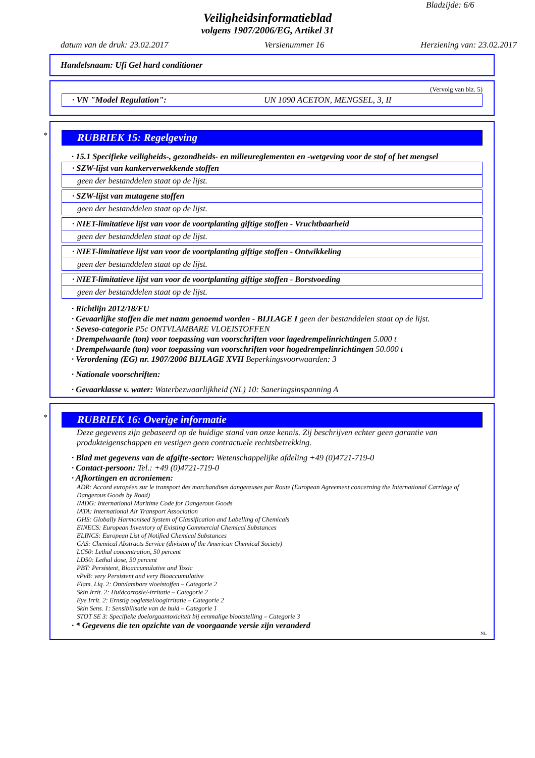Bladzijde: 6/6
Veiligheidsinformatieblad
volgens 1907/2006/EG, Artikel 31
datum van de druk: 23.02.2017 Versienummer 16 Herziening van: 23.02.2017
Handelsnaam: Ufi Gel hard conditioner
(Vervolg van blz. 5)
· VN "Model Regulation": UN 1090 ACETON, MENGSEL, 3, II
*
RUBRIEK 15: Regelgeving
· 15.1 Specifieke veiligheids-, gezondheids- en milieureglementen en -wetgeving voor de stof of het mengsel
· SZW-lijst van kankerverwekkende stoffen
geen der bestanddelen staat op de lijst.
· SZW-lijst van mutagene stoffen
geen der bestanddelen staat op de lijst.
· NIET-limitatieve lijst van voor de voortplanting giftige stoffen - Vruchtbaarheid
geen der bestanddelen staat op de lijst.
· NIET-limitatieve lijst van voor de voortplanting giftige stoffen - Ontwikkeling
geen der bestanddelen staat op de lijst.
· NIET-limitatieve lijst van voor de voortplanting giftige stoffen - Borstvoeding
geen der bestanddelen staat op de lijst.
· Richtlijn 2012/18/EU
· Gevaarlijke stoffen die met naam genoemd worden - BIJLAGE I geen der bestanddelen staat op de lijst.
· Seveso-categorie P5c ONTVLAMBARE VLOEISTOFFEN
· Drempelwaarde (ton) voor toepassing van voorschriften voor lagedrempelinrichtingen 5.000 t
· Drempelwaarde (ton) voor toepassing van voorschriften voor hogedrempelinrichtingen 50.000 t
· Verordening (EG) nr. 1907/2006 BIJLAGE XVII Beperkingsvoorwaarden: 3
· Nationale voorschriften:
· Gevaarklasse v. water: Waterbezwaarlijkheid (NL) 10: Saneringsinspanning A
*
RUBRIEK 16: Overige informatie
Deze gegevens zijn gebaseerd op de huidige stand van onze kennis. Zij beschrijven echter geen garantie van produkteigenschappen en vestigen geen contractuele rechtsbetrekking.
· Blad met gegevens van de afgifte-sector: Wetenschappelijke afdeling +49 (0)4721-719-0
· Contact-persoon: Tel.: +49 (0)4721-719-0
· Afkortingen en acroniemen:
ADR: Accord européen sur le transport des marchandises dangereuses par Route (European Agreement concerning the International Carriage of Dangerous Goods by Road)
IMDG: International Maritime Code for Dangerous Goods
IATA: International Air Transport Association
GHS: Globally Harmonised System of Classification and Labelling of Chemicals
EINECS: European Inventory of Existing Commercial Chemical Substances
ELINCS: European List of Notified Chemical Substances
CAS: Chemical Abstracts Service (division of the American Chemical Society)
LC50: Lethal concentration, 50 percent
LD50: Lethal dose, 50 percent
PBT: Persistent, Bioaccumulative and Toxic
vPvB: very Persistent and very Bioaccumulative
Flam. Liq. 2: Ontvlambare vloeistoffen – Categorie 2
Skin Irrit. 2: Huidcorrosie/-irritatie – Categorie 2
Eye Irrit. 2: Ernstig oogletsel/oogirritatie – Categorie 2
Skin Sens. 1: Sensibilisatie van de huid – Categorie 1
STOT SE 3: Specifieke doelorgaantoxiciteit bij eenmalige blootstelling – Categorie 3
· * Gegevens die ten opzichte van de voorgaande versie zijn veranderd
NL